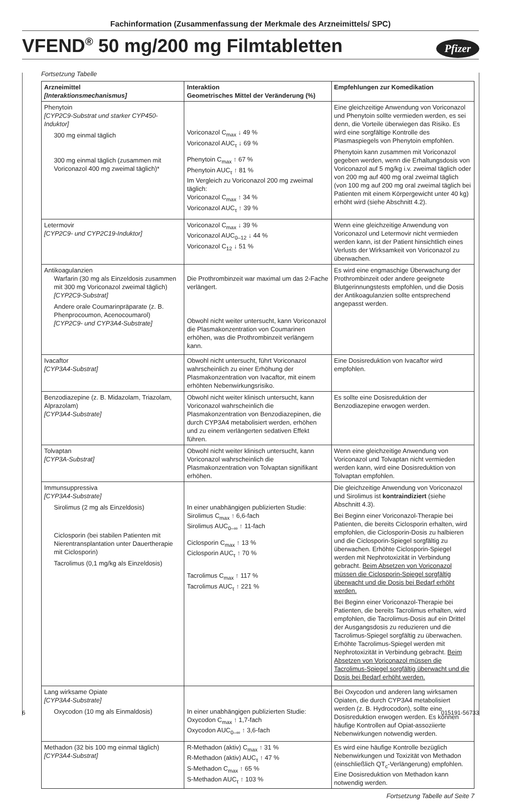Fachinformation (Zusammenfassung der Merkmale des Arzneimittels/ SPC)
VFEND<sup>®</sup> 50 mg/200 mg Filmtabletten
Pfizer
Fortsetzung Tabelle
| Arzneimittel [Interaktionsmechanismus] | Interaktion Geometrisches Mittel der Veränderung (%) | Empfehlungen zur Komedikation |
| --- | --- | --- |
| Phenytoin [CYP2C9-Substrat und starker CYP450-Induktor] 300 mg einmal täglich 300 mg einmal täglich (zusammen mit Voriconazol 400 mg zweimal täglich)* | Voriconazol C<sub>max</sub> ↓ 49 % Voriconazol AUC<sub>τ</sub> ↓ 69 % Phenytoin C<sub>max</sub> ↑ 67 % Phenytoin AUC<sub>τ</sub> ↑ 81 % Im Vergleich zu Voriconazol 200 mg zweimal täglich: Voriconazol C<sub>max</sub> ↑ 34 % Voriconazol AUC<sub>τ</sub> ↑ 39 % | Eine gleichzeitige Anwendung von Voriconazol und Phenytoin sollte vermieden werden, es sei denn, die Vorteile überwiegen das Risiko. Es wird eine sorgfältige Kontrolle des Plasmaspiegels von Phenytoin empfohlen. Phenytoin kann zusammen mit Voriconazol gegeben werden, wenn die Erhaltungsdosis von Voriconazol auf 5 mg/kg i.v. zweimal täglich oder von 200 mg auf 400 mg oral zweimal täglich (von 100 mg auf 200 mg oral zweimal täglich bei Patienten mit einem Körpergewicht unter 40 kg) erhöht wird (siehe Abschnitt 4.2). |
| Letermovir [CYP2C9- und CYP2C19-Induktor] | Voriconazol C<sub>max</sub> ↓ 39 % Voriconazol AUC<sub>0–12</sub> ↓ 44 % Voriconazol C<sub>12</sub> ↓ 51 % | Wenn eine gleichzeitige Anwendung von Voriconazol und Letermovir nicht vermieden werden kann, ist der Patient hinsichtlich eines Verlusts der Wirksamkeit von Voriconazol zu überwachen. |
| Antikoagulanzien Warfarin (30 mg als Einzeldosis zusammen mit 300 mg Voriconazol zweimal täglich) [CYP2C9-Substrat] Andere orale Coumarinpräparate (z. B. Phenprocoumon, Acenocoumarol) [CYP2C9- und CYP3A4-Substrate] | Die Prothrombinzeit war maximal um das 2-Fache verlängert. Obwohl nicht weiter untersucht, kann Voriconazol die Plasmakonzentration von Coumarinen erhöhen, was die Prothrombinzeit verlängern kann. | Es wird eine engmaschige Überwachung der Prothrombinzeit oder andere geeignete Blutgerinnungstests empfohlen, und die Dosis der Antikoagulanzien sollte entsprechend angepasst werden. |
| Ivacaftor [CYP3A4-Substrat] | Obwohl nicht untersucht, führt Voriconazol wahrscheinlich zu einer Erhöhung der Plasmakonzentration von Ivacaftor, mit einem erhöhten Nebenwirkungsrisiko. | Eine Dosisreduktion von Ivacaftor wird empfohlen. |
| Benzodiazepine (z. B. Midazolam, Triazolam, Alprazolam) [CYP3A4-Substrate] | Obwohl nicht weiter klinisch untersucht, kann Voriconazol wahrscheinlich die Plasmakonzentration von Benzodiazepinen, die durch CYP3A4 metabolisiert werden, erhöhen und zu einem verlängerten sedativen Effekt führen. | Es sollte eine Dosisreduktion der Benzodiazepine erwogen werden. |
| Tolvaptan [CYP3A-Substrat] | Obwohl nicht weiter klinisch untersucht, kann Voriconazol wahrscheinlich die Plasmakonzentration von Tolvaptan signifikant erhöhen. | Wenn eine gleichzeitige Anwendung von Voriconazol und Tolvaptan nicht vermieden werden kann, wird eine Dosisreduktion von Tolvaptan empfohlen. |
| Immunsuppressiva [CYP3A4-Substrate] Sirolimus (2 mg als Einzeldosis) Ciclosporin (bei stabilen Patienten mit Nierentransplantation unter Dauertherapie mit Ciclosporin) Tacrolimus (0,1 mg/kg als Einzeldosis) | In einer unabhängigen publizierten Studie: Sirolimus C<sub>max</sub> ↑ 6,6-fach Sirolimus AUC<sub>0–∞</sub> ↑ 11-fach Ciclosporin C<sub>max</sub> ↑ 13 % Ciclosporin AUC<sub>τ</sub> ↑ 70 % Tacrolimus C<sub>max</sub> ↑ 117 % Tacrolimus AUC<sub>τ</sub> ↑ 221 % | Die gleichzeitige Anwendung von Voriconazol und Sirolimus ist kontraindiziert (siehe Abschnitt 4.3). Bei Beginn einer Voriconazol-Therapie bei Patienten, die bereits Ciclosporin erhalten, wird empfohlen, die Ciclosporin-Dosis zu halbieren und die Ciclosporin-Spiegel sorgfältig zu überwachen. Erhöhte Ciclosporin-Spiegel werden mit Nephrotoxizität in Verbindung gebracht. Beim Absetzen von Voriconazol müssen die Ciclosporin-Spiegel sorgfältig überwacht und die Dosis bei Bedarf erhöht werden. Bei Beginn einer Voriconazol-Therapie bei Patienten, die bereits Tacrolimus erhalten, wird empfohlen, die Tacrolimus-Dosis auf ein Drittel der Ausgangsdosis zu reduzieren und die Tacrolimus-Spiegel sorgfältig zu überwachen. Erhöhte Tacrolimus-Spiegel werden mit Nephrotoxizität in Verbindung gebracht. Beim Absetzen von Voriconazol müssen die Tacrolimus-Spiegel sorgfältig überwacht und die Dosis bei Bedarf erhöht werden. |
| Lang wirksame Opiate [CYP3A4-Substrate] Oxycodon (10 mg als Einmaldosis) | In einer unabhängigen publizierten Studie: Oxycodon C<sub>max</sub> ↑ 1,7-fach Oxycodon AUC<sub>0–∞</sub> ↑ 3,6-fach | Bei Oxycodon und anderen lang wirksamen Opiaten, die durch CYP3A4 metabolisiert werden (z. B. Hydrocodon), sollte eine Dosisreduktion erwogen werden. Es können häufige Kontrollen auf Opiat-assoziierte Nebenwirkungen notwendig werden. |
| Methadon (32 bis 100 mg einmal täglich) [CYP3A4-Substrat] | R-Methadon (aktiv) C<sub>max</sub> ↑ 31 % R-Methadon (aktiv) AUC<sub>τ</sub> ↑ 47 % S-Methadon C<sub>max</sub> ↑ 65 % S-Methadon AUC<sub>τ</sub> ↑ 103 % | Es wird eine häufige Kontrolle bezüglich Nebenwirkungen und Toxizität von Methadon (einschließlich QT<sub>c</sub>-Verlängerung) empfohlen. Eine Dosisreduktion von Methadon kann notwendig werden. |
Fortsetzung Tabelle auf Seite 7
6 015191-56733